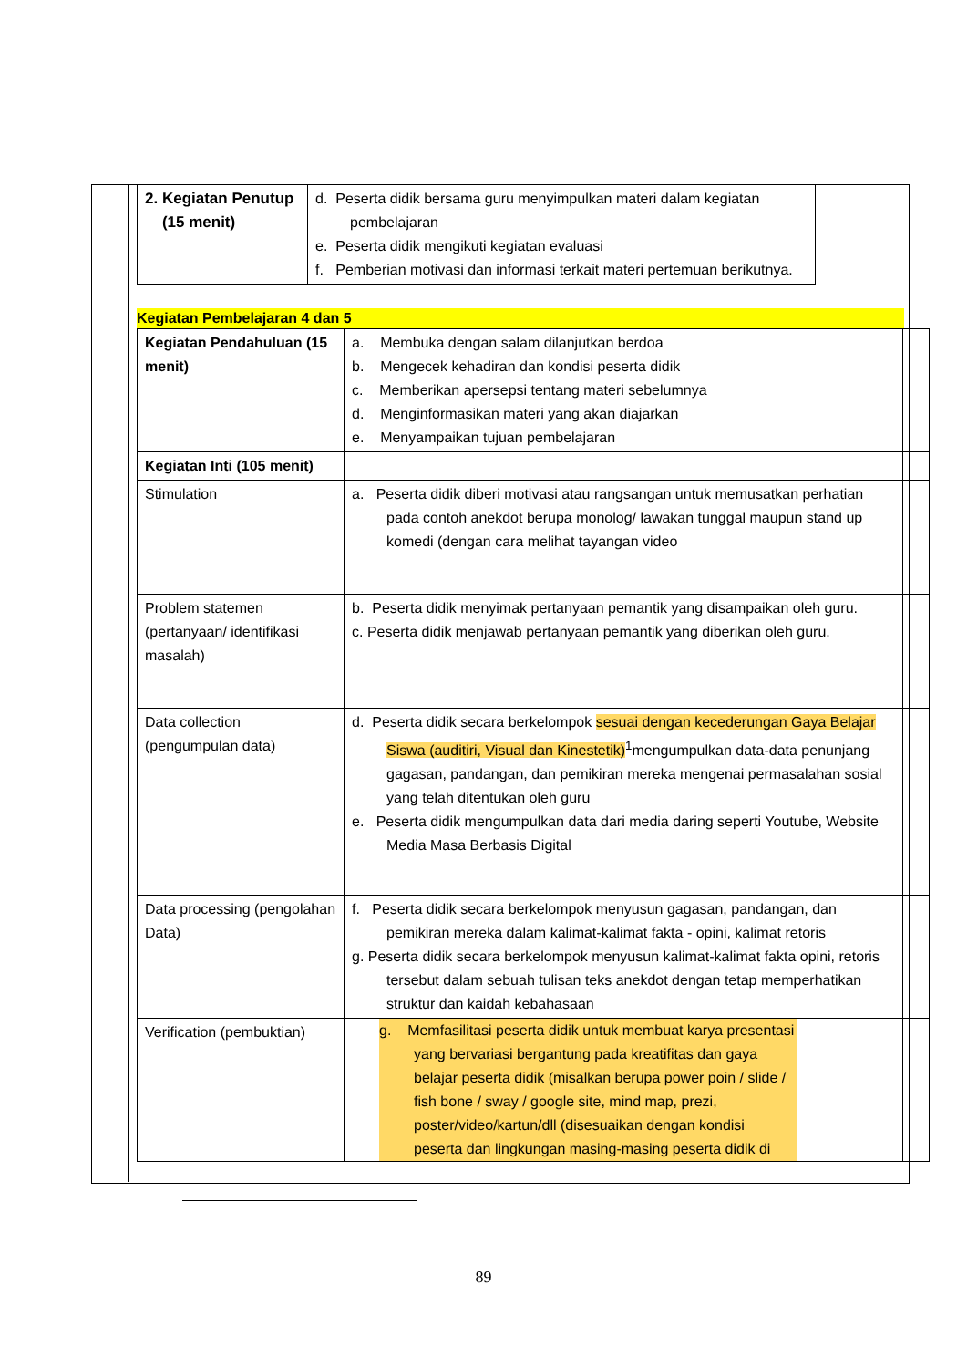| 2. Kegiatan Penutup (15 menit) | d. Peserta didik bersama guru menyimpulkan materi dalam kegiatan pembelajaran e. Peserta didik mengikuti kegiatan evaluasi f. Pemberian motivasi dan informasi terkait materi pertemuan berikutnya. |
Kegiatan Pembelajaran 4 dan 5
| Kegiatan Pendahuluan (15 menit) | a. Membuka dengan salam dilanjutkan berdoa b. Mengecek kehadiran dan kondisi peserta didik c. Memberikan apersepsi tentang materi sebelumnya d. Menginformasikan materi yang akan diajarkan e. Menyampaikan tujuan pembelajaran | |
| Kegiatan Inti (105 menit) | | |
| Stimulation | a. Peserta didik diberi motivasi atau rangsangan untuk memusatkan perhatian pada contoh anekdot berupa monolog/ lawakan tunggal maupun stand up komedi (dengan cara melihat tayangan video | |
| Problem statemen (pertanyaan/ identifikasi masalah) | b. Peserta didik menyimak pertanyaan pemantik yang disampaikan oleh guru. c. Peserta didik menjawab pertanyaan pemantik yang diberikan oleh guru. | |
| Data collection (pengumpulan data) | d. Peserta didik secara berkelompok sesuai dengan kecederungan Gaya Belajar Siswa (auditiri, Visual dan Kinestetik)<sup>1</sup>mengumpulkan data-data penunjang gagasan, pandangan, dan pemikiran mereka mengenai permasalahan sosial yang telah ditentukan oleh guru e. Peserta didik mengumpulkan data dari media daring seperti Youtube, Website Media Masa Berbasis Digital | |
| Data processing (pengolahan Data) | f. Peserta didik secara berkelompok menyusun gagasan, pandangan, dan pemikiran mereka dalam kalimat-kalimat fakta - opini, kalimat retoris g. Peserta didik secara berkelompok menyusun kalimat-kalimat fakta opini, retoris tersebut dalam sebuah tulisan teks anekdot dengan tetap memperhatikan struktur dan kaidah kebahasaan | |
| Verification (pembuktian) | g. Memfasilitasi peserta didik untuk membuat karya presentasi yang bervariasi bergantung pada kreatifitas dan gaya belajar peserta didik (misalkan berupa power poin / slide / fish bone / sway / google site, mind map, prezi, poster/video/kartun/dll (disesuaikan dengan kondisi peserta dan lingkungan masing-masing peserta didik di | |
89